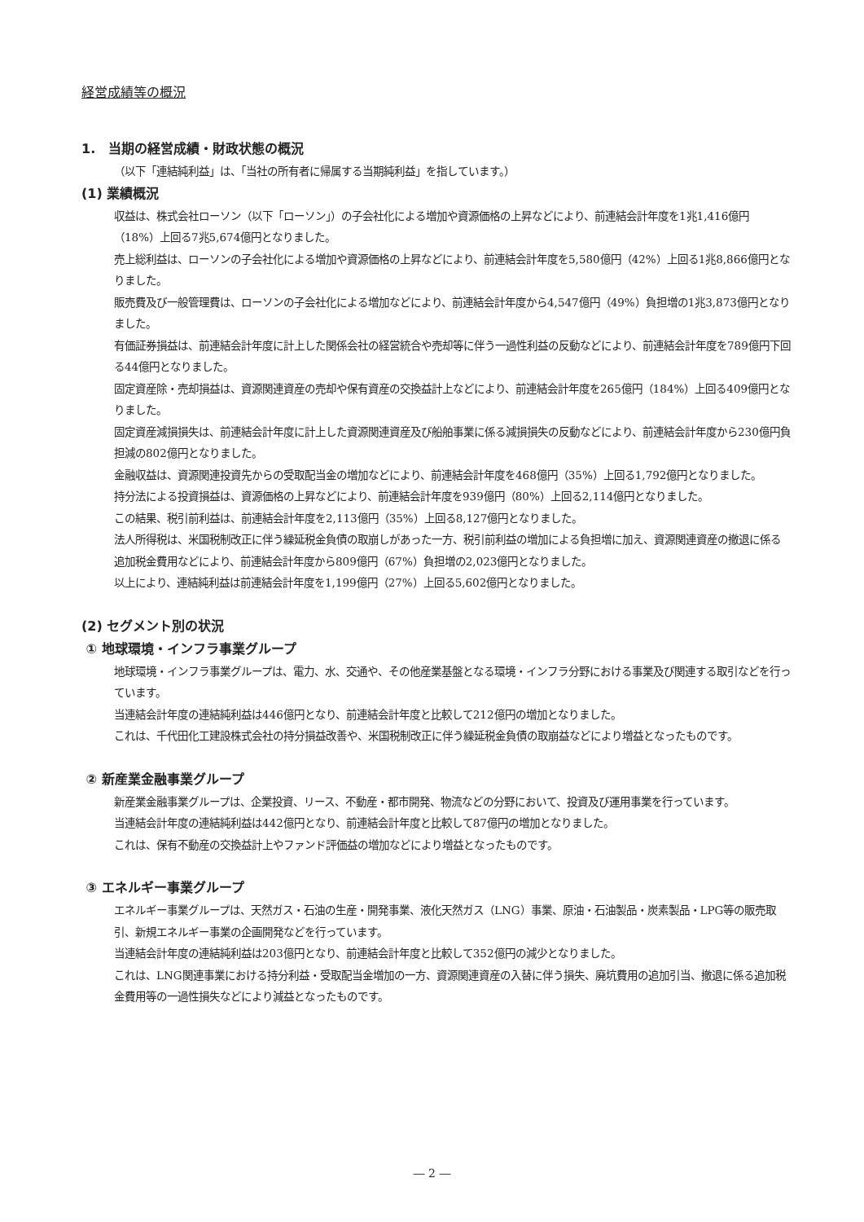経営成績等の概況
1.　当期の経営成績・財政状態の概況
（以下「連結純利益」は、「当社の所有者に帰属する当期純利益」を指しています。）
(1) 業績概況
収益は、株式会社ローソン（以下「ローソン」）の子会社化による増加や資源価格の上昇などにより、前連結会計年度を1兆1,416億円（18%）上回る7兆5,674億円となりました。
売上総利益は、ローソンの子会社化による増加や資源価格の上昇などにより、前連結会計年度を5,580億円（42%）上回る1兆8,866億円となりました。
販売費及び一般管理費は、ローソンの子会社化による増加などにより、前連結会計年度から4,547億円（49%）負担増の1兆3,873億円となりました。
有価証券損益は、前連結会計年度に計上した関係会社の経営統合や売却等に伴う一過性利益の反動などにより、前連結会計年度を789億円下回る44億円となりました。
固定資産除・売却損益は、資源関連資産の売却や保有資産の交換益計上などにより、前連結会計年度を265億円（184%）上回る409億円となりました。
固定資産減損損失は、前連結会計年度に計上した資源関連資産及び船舶事業に係る減損損失の反動などにより、前連結会計年度から230億円負担減の802億円となりました。
金融収益は、資源関連投資先からの受取配当金の増加などにより、前連結会計年度を468億円（35%）上回る1,792億円となりました。
持分法による投資損益は、資源価格の上昇などにより、前連結会計年度を939億円（80%）上回る2,114億円となりました。
この結果、税引前利益は、前連結会計年度を2,113億円（35%）上回る8,127億円となりました。
法人所得税は、米国税制改正に伴う繰延税金負債の取崩しがあった一方、税引前利益の増加による負担増に加え、資源関連資産の撤退に係る追加税金費用などにより、前連結会計年度から809億円（67%）負担増の2,023億円となりました。
以上により、連結純利益は前連結会計年度を1,199億円（27%）上回る5,602億円となりました。
(2) セグメント別の状況
① 地球環境・インフラ事業グループ
地球環境・インフラ事業グループは、電力、水、交通や、その他産業基盤となる環境・インフラ分野における事業及び関連する取引などを行っています。
当連結会計年度の連結純利益は446億円となり、前連結会計年度と比較して212億円の増加となりました。
これは、千代田化工建設株式会社の持分損益改善や、米国税制改正に伴う繰延税金負債の取崩益などにより増益となったものです。
② 新産業金融事業グループ
新産業金融事業グループは、企業投資、リース、不動産・都市開発、物流などの分野において、投資及び運用事業を行っています。
当連結会計年度の連結純利益は442億円となり、前連結会計年度と比較して87億円の増加となりました。
これは、保有不動産の交換益計上やファンド評価益の増加などにより増益となったものです。
③ エネルギー事業グループ
エネルギー事業グループは、天然ガス・石油の生産・開発事業、液化天然ガス（LNG）事業、原油・石油製品・炭素製品・LPG等の販売取引、新規エネルギー事業の企画開発などを行っています。
当連結会計年度の連結純利益は203億円となり、前連結会計年度と比較して352億円の減少となりました。
これは、LNG関連事業における持分利益・受取配当金増加の一方、資源関連資産の入替に伴う損失、廃坑費用の追加引当、撤退に係る追加税金費用等の一過性損失などにより減益となったものです。
― 2 ―